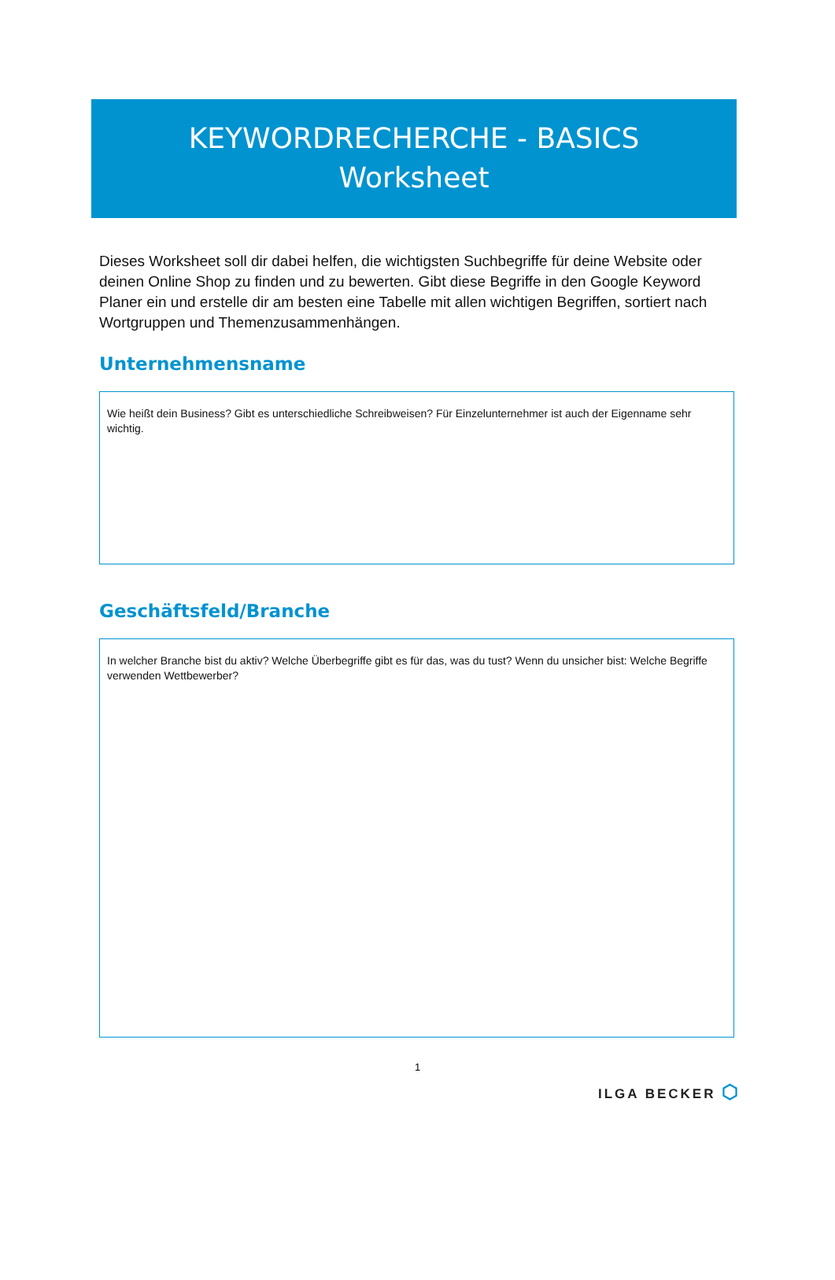KEYWORDRECHERCHE - BASICS
Worksheet
Dieses Worksheet soll dir dabei helfen, die wichtigsten Suchbegriffe für deine Website oder deinen Online Shop zu finden und zu bewerten. Gibt diese Begriffe in den Google Keyword Planer ein und erstelle dir am besten eine Tabelle mit allen wichtigen Begriffen, sortiert nach Wortgruppen und Themenzusammenhängen.
Unternehmensname
Wie heißt dein Business? Gibt es unterschiedliche Schreibweisen? Für Einzelunternehmer ist auch der Eigenname sehr wichtig.
Geschäftsfeld/Branche
In welcher Branche bist du aktiv? Welche Überbegriffe gibt es für das, was du tust? Wenn du unsicher bist: Welche Begriffe verwenden Wettbewerber?
1
ILGA BECKER ⬡